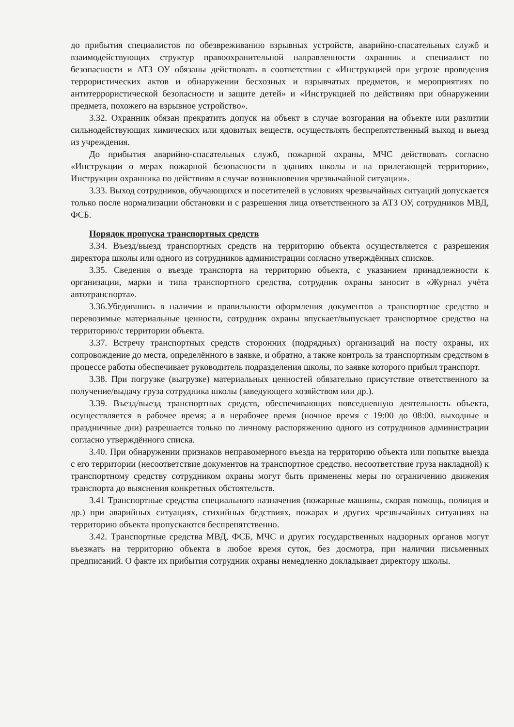до прибытия специалистов по обезвреживанию взрывных устройств, аварийно-спасательных служб и взаимодействующих структур правоохранительной направленности охранник и специалист по безопасности и АТЗ ОУ обязаны действовать в соответствии с «Инструкцией при угрозе проведения террористических актов и обнаружении бесхозных и взрывчатых предметов, и мероприятиях по антитеррористической безопасности и защите детей» и «Инструкцией по действиям при обнаружении предмета, похожего на взрывное устройство».
3.32. Охранник обязан прекратить допуск на объект в случае возгорания на объекте или разлитии сильнодействующих химических или ядовитых веществ, осуществлять беспрепятственный выход и выезд из учреждения.
До прибытия аварийно-спасательных служб, пожарной охраны, МЧС действовать согласно «Инструкции о мерах пожарной безопасности в зданиях школы и на прилегающей территории», Инструкции охранника по действиям в случае возникновения чрезвычайной ситуации».
3.33. Выход сотрудников, обучающихся и посетителей в условиях чрезвычайных ситуаций допускается только после нормализации обстановки и с разрешения лица ответственного за АТЗ ОУ, сотрудников МВД, ФСБ.
Порядок пропуска транспортных средств
3.34. Въезд/выезд транспортных средств на территорию объекта осуществляется с разрешения директора школы или одного из сотрудников администрации согласно утверждённых списков.
3.35. Сведения о въезде транспорта на территорию объекта, с указанием принадлежности к организации, марки и типа транспортного средства, сотрудник охраны заносит в «Журнал учёта автотранспорта».
3.36.Убедившись в наличии и правильности оформления документов а транспортное средство и перевозимые материальные ценности, сотрудник охраны впускает/выпускает транспортное средство на территорию/с территории объекта.
3.37. Встречу транспортных средств сторонних (подрядных) организаций на посту охраны, их сопровождение до места, определённого в заявке, и обратно, а также контроль за транспортным средством в процессе работы обеспечивает руководитель подразделения школы, по заявке которого прибыл транспорт.
3.38. При погрузке (выгрузке) материальных ценностей обязательно присутствие ответственного за получение/выдачу груза сотрудника школы (заведующего хозяйством или др.).
3.39. Въезд/выезд транспортных средств, обеспечивающих повседневную деятельность объекта, осуществляется в рабочее время; а в нерабочее время (ночное время с 19:00 до 08:00. выходные и праздничные дни) разрешается только по личному распоряжению одного из сотрудников администрации согласно утверждённого списка.
3.40. При обнаружении признаков неправомерного въезда на территорию объекта или попытке выезда с его территории (несоответствие документов на транспортное средство, несоответствие груза накладной) к транспортному средству сотрудником охраны могут быть применены меры по ограничению движения транспорта до выяснения конкретных обстоятельств.
3.41 Транспортные средства специального назначения (пожарные машины, скорая помощь, полиция и др.) при аварийных ситуациях, стихийных бедствиях, пожарах и других чрезвычайных ситуациях на территорию объекта пропускаются беспрепятственно.
3.42. Транспортные средства МВД, ФСБ, МЧС и других государственных надзорных органов могут въезжать на территорию объекта в любое время суток, без досмотра, при наличии письменных предписаний. О факте их прибытия сотрудник охраны немедленно докладывает директору школы.